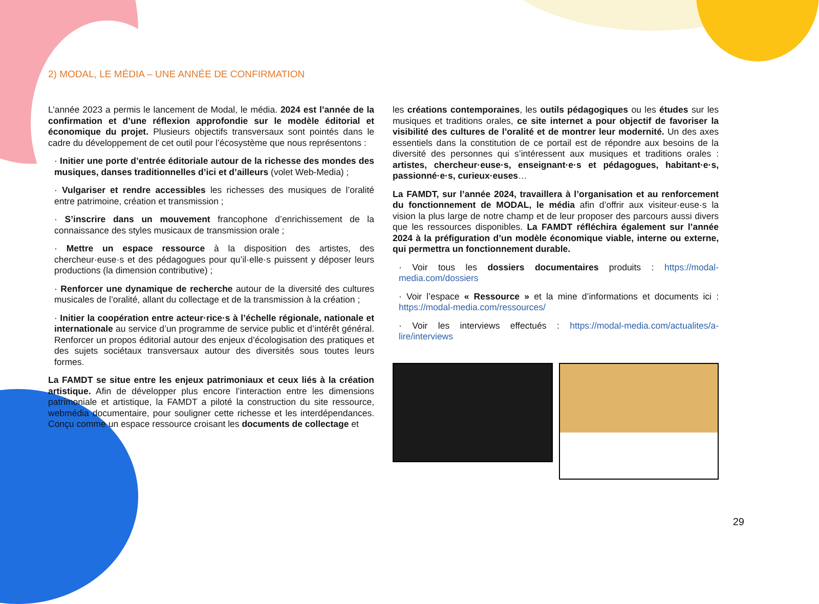2) MODAL, LE MÉDIA – UNE ANNÉE DE CONFIRMATION
L’année 2023 a permis le lancement de Modal, le média. 2024 est l’année de la confirmation et d’une réflexion approfondie sur le modèle éditorial et économique du projet. Plusieurs objectifs transversaux sont pointés dans le cadre du développement de cet outil pour l’écosystème que nous représentons :
· Initier une porte d’entrée éditoriale autour de la richesse des mondes des musiques, danses traditionnelles d’ici et d’ailleurs (volet Web-Media) ;
· Vulgariser et rendre accessibles les richesses des musiques de l’oralité entre patrimoine, création et transmission ;
· S’inscrire dans un mouvement francophone d’enrichissement de la connaissance des styles musicaux de transmission orale ;
· Mettre un espace ressource à la disposition des artistes, des chercheur·euse·s et des pédagogues pour qu’il·elle·s puissent y déposer leurs productions (la dimension contributive) ;
· Renforcer une dynamique de recherche autour de la diversité des cultures musicales de l’oralité, allant du collectage et de la transmission à la création ;
· Initier la coopération entre acteur·rice·s à l’échelle régionale, nationale et internationale au service d’un programme de service public et d’intérêt général. Renforcer un propos éditorial autour des enjeux d’écologisation des pratiques et des sujets sociétaux transversaux autour des diversités sous toutes leurs formes.
La FAMDT se situe entre les enjeux patrimoniaux et ceux liés à la création artistique. Afin de développer plus encore l’interaction entre les dimensions patrimoniale et artistique, la FAMDT a piloté la construction du site ressource, webmédia documentaire, pour souligner cette richesse et les interdépendances. Conçu comme un espace ressource croisant les documents de collectage et
les créations contemporaines, les outils pédagogiques ou les études sur les musiques et traditions orales, ce site internet a pour objectif de favoriser la visibilité des cultures de l’oralité et de montrer leur modernité. Un des axes essentiels dans la constitution de ce portail est de répondre aux besoins de la diversité des personnes qui s’intéressent aux musiques et traditions orales : artistes, chercheur·euse·s, enseignant·e·s et pédagogues, habitant·e·s, passionné·e·s, curieux·euses…
La FAMDT, sur l’année 2024, travaillera à l’organisation et au renforcement du fonctionnement de MODAL, le média afin d’offrir aux visiteur·euse·s la vision la plus large de notre champ et de leur proposer des parcours aussi divers que les ressources disponibles. La FAMDT réfléchira également sur l’année 2024 à la préfiguration d’un modèle économique viable, interne ou externe, qui permettra un fonctionnement durable.
· Voir tous les dossiers documentaires produits : https://modal-media.com/dossiers
· Voir l’espace « Ressource » et la mine d’informations et documents ici : https://modal-media.com/ressources/
· Voir les interviews effectués : https://modal-media.com/actualites/a-lire/interviews
29